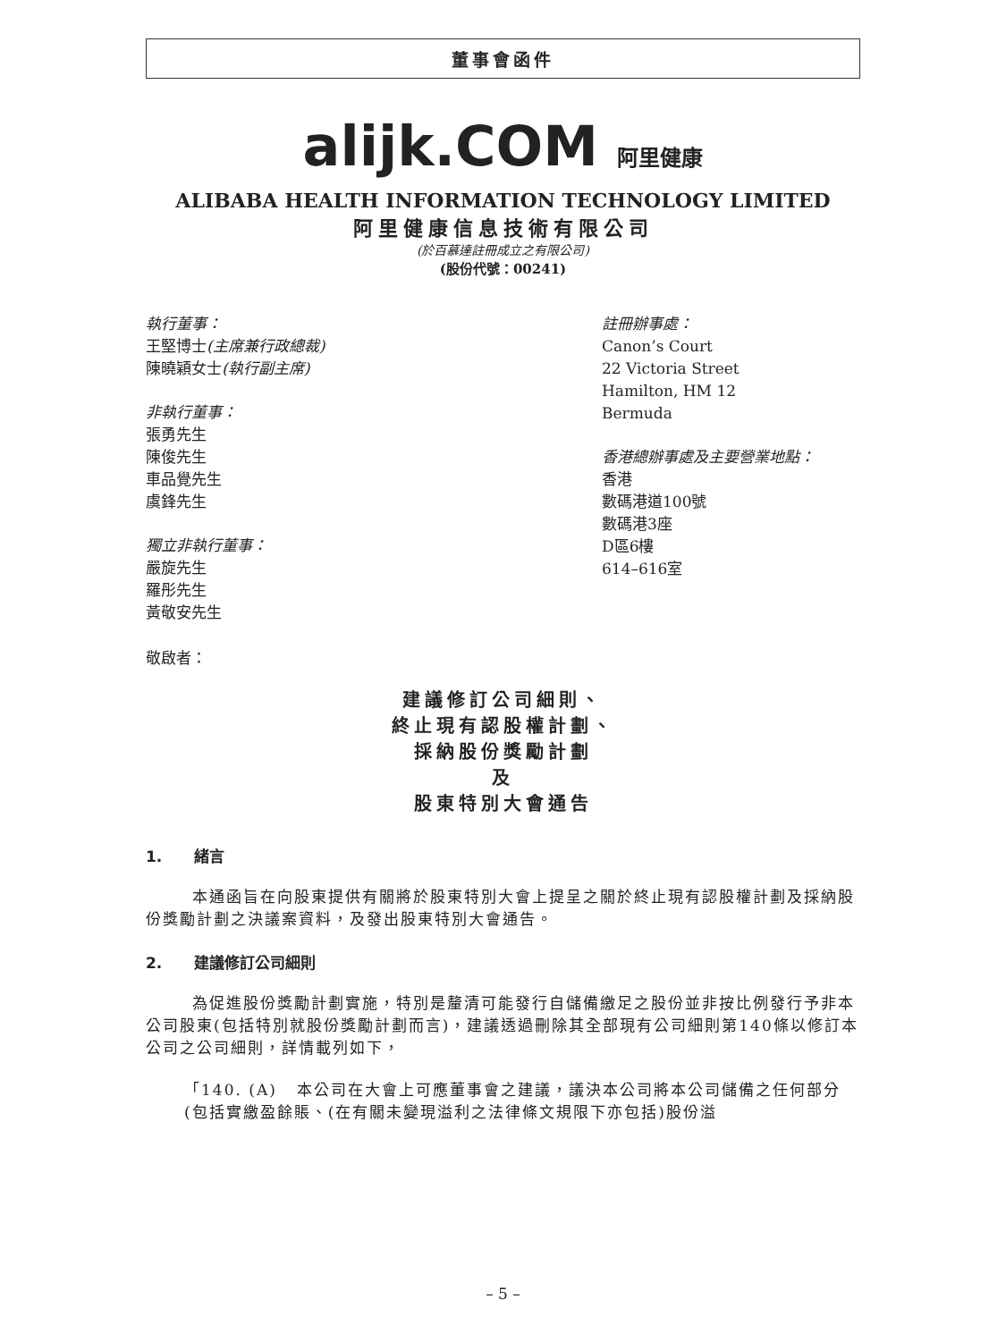董事會函件
alijk.COM 阿里健康
ALIBABA HEALTH INFORMATION TECHNOLOGY LIMITED
阿里健康信息技術有限公司
(於百慕達註冊成立之有限公司)
(股份代號：00241)
執行董事：
王堅博士(主席兼行政總裁)
陳曉穎女士(執行副主席)
非執行董事：
張勇先生
陳俊先生
車品覺先生
虞鋒先生
獨立非執行董事：
嚴旋先生
羅彤先生
黃敬安先生
註冊辦事處：
Canon’s Court
22 Victoria Street
Hamilton, HM 12
Bermuda
香港總辦事處及主要營業地點：
香港
數碼港道100號
數碼港3座
D區6樓
614–616室
敬啟者：
建議修訂公司細則、
終止現有認股權計劃、
採納股份獎勵計劃
及
股東特別大會通告
1. 緒言
本通函旨在向股東提供有關將於股東特別大會上提呈之關於終止現有認股權計劃及採納股份獎勵計劃之決議案資料，及發出股東特別大會通告。
2. 建議修訂公司細則
為促進股份獎勵計劃實施，特別是釐清可能發行自儲備繳足之股份並非按比例發行予非本公司股東(包括特別就股份獎勵計劃而言)，建議透過刪除其全部現有公司細則第140條以修訂本公司之公司細則，詳情載列如下，
「140. (A) 本公司在大會上可應董事會之建議，議決本公司將本公司儲備之任何部分(包括實繳盈餘賬、(在有關未變現溢利之法律條文規限下亦包括)股份溢
– 5 –